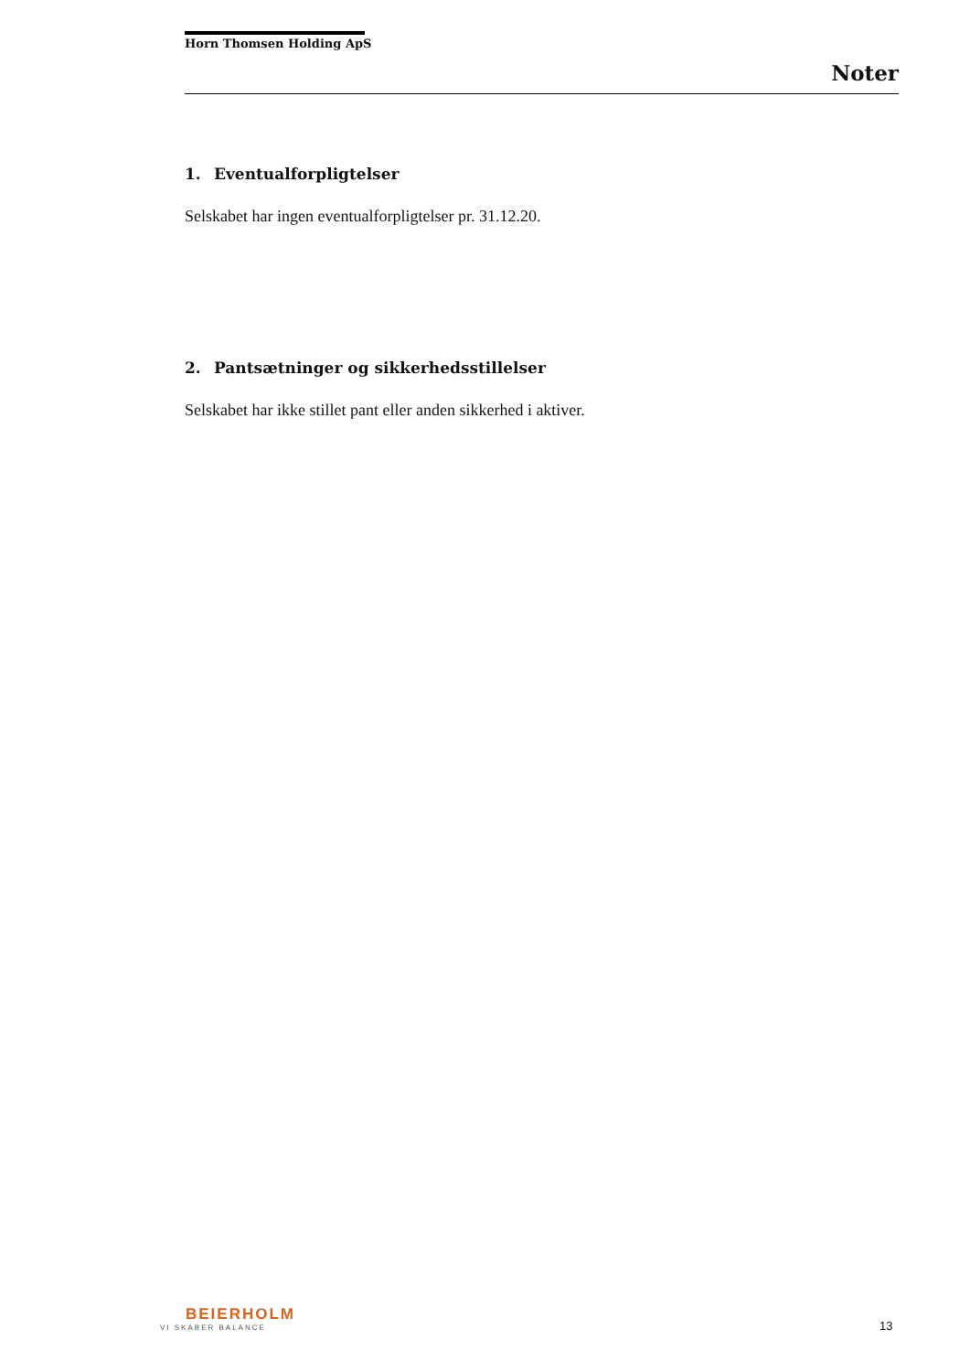Horn Thomsen Holding ApS
Noter
1. Eventualforpligtelser
Selskabet har ingen eventualforpligtelser pr. 31.12.20.
2. Pantsætninger og sikkerhedsstillelser
Selskabet har ikke stillet pant eller anden sikkerhed i aktiver.
BEIERHOLM
VI SKABER BALANCE
13